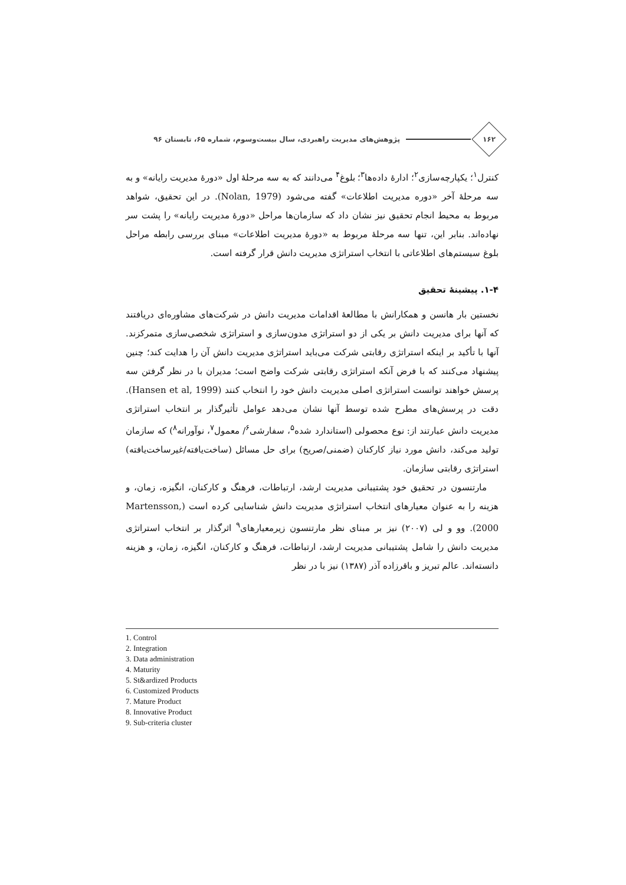۱۶۲
پژوهش‌های مدیریت راهبردی، سال بیست‌وسوم، شماره ۶۵، تابستان ۹۶
کنترل<sup>۱</sup>؛ یکپارچه‌سازی<sup>۲</sup>؛ ادارۀ داده‌ها<sup>۳</sup>؛ بلوغ<sup>۴</sup> می‌دانند که به سه مرحلۀ اول «دورۀ مدیریت رایانه» و به سه مرحلۀ آخر «دوره مدیریت اطلاعات» گفته می‌شود (Nolan, 1979). در این تحقیق، شواهد مربوط به محیط انجام تحقیق نیز نشان داد که سازمان‌ها مراحل «دورۀ مدیریت رایانه» را پشت سر نهاده‌اند. بنابر این، تنها سه مرحلۀ مربوط به «دورۀ مدیریت اطلاعات» مبنای بررسی رابطه مراحل بلوغ سیستم‌های اطلاعاتی با انتخاب استراتژی مدیریت دانش قرار گرفته است.
۱-۴. پیشینۀ تحقیق
نخستین بار هانسن و همکارانش با مطالعۀ اقدامات مدیریت دانش در شرکت‌های مشاوره‌ای دریافتند که آنها برای مدیریت دانش بر یکی از دو استراتژی مدون‌سازی و استراتژی شخصی‌سازی متمرکزند. آنها با تأکید بر اینکه استراتژی رقابتی شرکت می‌باید استراتژی مدیریت دانش آن را هدایت کند؛ چنین پیشنهاد می‌کنند که با فرض آنکه استراتژی رقابتی شرکت واضح است؛ مدیران با در نظر گرفتن سه پرسش خواهند توانست استراتژی اصلی مدیریت دانش خود را انتخاب کنند (Hansen et al, 1999). دقت در پرسش‌های مطرح شده توسط آنها نشان می‌دهد عوامل تأثیرگذار بر انتخاب استراتژی مدیریت دانش عبارتند از: نوع محصولی (استاندارد شده<sup>۵</sup>، سفارشی<sup>۶</sup>/ معمول<sup>۷</sup>، نوآورانه<sup>۸</sup>) که سازمان تولید می‌کند، دانش مورد نیاز کارکنان (ضمنی/صریح) برای حل مسائل (ساخت‌یافته/غیرساخت‌یافته) استراتژی رقابتی سازمان.
مارتنسون در تحقیق خود پشتیبانی مدیریت ارشد، ارتباطات، فرهنگ و کارکنان، انگیزه، زمان، و هزینه را به عنوان معیارهای انتخاب استراتژی مدیریت دانش شناسایی کرده است (Martensson, 2000). وو و لی (۲۰۰۷) نیز بر مبنای نظر مارتنسون زیرمعیارهای<sup>۹</sup> اثرگذار بر انتخاب استراتژی مدیریت دانش را شامل پشتیبانی مدیریت ارشد، ارتباطات، فرهنگ و کارکنان، انگیزه، زمان، و هزینه دانسته‌اند. عالم تبریز و باقرزاده آذر (۱۳۸۷) نیز با در نظر
1. Control
2. Integration
3. Data administration
4. Maturity
5. St&ardized Products
6. Customized Products
7. Mature Product
8. Innovative Product
9. Sub-criteria cluster